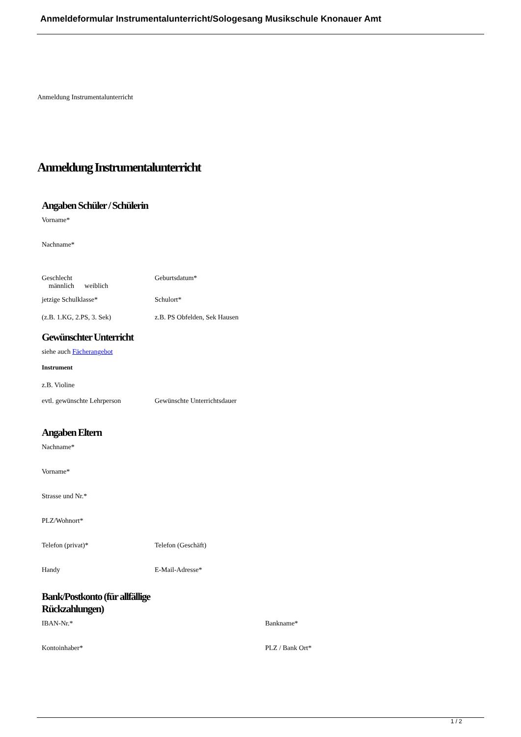Anmeldeformular Instrumentalunterricht/Sologesang Musikschule Knonauer Amt
Anmeldung Instrumentalunterricht
Anmeldung Instrumentalunterricht
Angaben Schüler / Schülerin
Vorname*
Nachname*
Geschlecht
männlich weiblich
Geburtsdatum*
jetzige Schulklasse* Schulort*
(z.B. 1.KG, 2.PS, 3. Sek) z.B. PS Obfelden, Sek Hausen
Gewünschter Unterricht
siehe auch Fächerangebot
Instrument
z.B. Violine
evtl. gewünschte Lehrperson Gewünschte Unterrichtsdauer
Angaben Eltern
Nachname*
Vorname*
Strasse und Nr.*
PLZ/Wohnort*
Telefon (privat)* Telefon (Geschäft)
Handy E-Mail-Adresse*
Bank/Postkonto (für allfällige
Rückzahlungen)
IBAN-Nr.* Bankname*
Kontoinhaber* PLZ / Bank Ort*
1 / 2